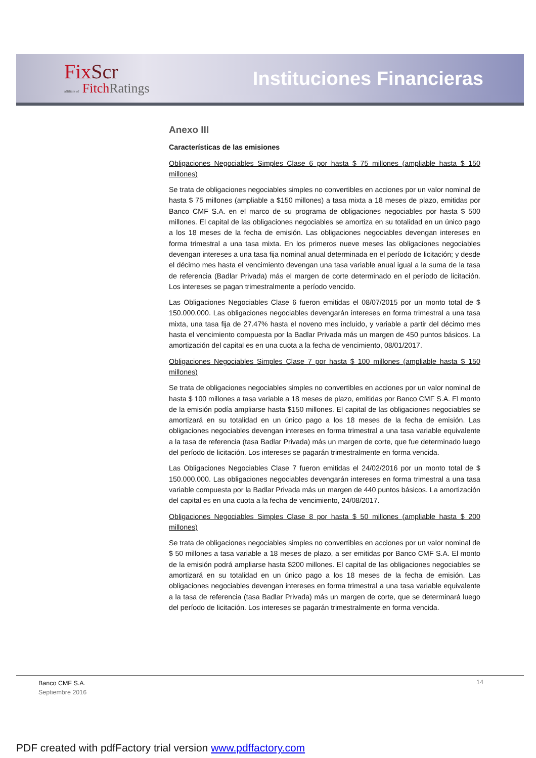FixScr
affiliate of FitchRatings
Instituciones Financieras
Anexo III
Características de las emisiones
Obligaciones Negociables Simples Clase 6 por hasta $ 75 millones (ampliable hasta $ 150 millones)
Se trata de obligaciones negociables simples no convertibles en acciones por un valor nominal de hasta $ 75 millones (ampliable a $150 millones) a tasa mixta a 18 meses de plazo, emitidas por Banco CMF S.A. en el marco de su programa de obligaciones negociables por hasta $ 500 millones. El capital de las obligaciones negociables se amortiza en su totalidad en un único pago a los 18 meses de la fecha de emisión. Las obligaciones negociables devengan intereses en forma trimestral a una tasa mixta. En los primeros nueve meses las obligaciones negociables devengan intereses a una tasa fija nominal anual determinada en el período de licitación; y desde el décimo mes hasta el vencimiento devengan una tasa variable anual igual a la suma de la tasa de referencia (Badlar Privada) más el margen de corte determinado en el período de licitación. Los intereses se pagan trimestralmente a período vencido.
Las Obligaciones Negociables Clase 6 fueron emitidas el 08/07/2015 por un monto total de $ 150.000.000. Las obligaciones negociables devengarán intereses en forma trimestral a una tasa mixta, una tasa fija de 27.47% hasta el noveno mes incluido, y variable a partir del décimo mes hasta el vencimiento compuesta por la Badlar Privada más un margen de 450 puntos básicos. La amortización del capital es en una cuota a la fecha de vencimiento, 08/01/2017.
Obligaciones Negociables Simples Clase 7 por hasta $ 100 millones (ampliable hasta $ 150 millones)
Se trata de obligaciones negociables simples no convertibles en acciones por un valor nominal de hasta $ 100 millones a tasa variable a 18 meses de plazo, emitidas por Banco CMF S.A. El monto de la emisión podía ampliarse hasta $150 millones. El capital de las obligaciones negociables se amortizará en su totalidad en un único pago a los 18 meses de la fecha de emisión. Las obligaciones negociables devengan intereses en forma trimestral a una tasa variable equivalente a la tasa de referencia (tasa Badlar Privada) más un margen de corte, que fue determinado luego del período de licitación. Los intereses se pagarán trimestralmente en forma vencida.
Las Obligaciones Negociables Clase 7 fueron emitidas el 24/02/2016 por un monto total de $ 150.000.000. Las obligaciones negociables devengarán intereses en forma trimestral a una tasa variable compuesta por la Badlar Privada más un margen de 440 puntos básicos. La amortización del capital es en una cuota a la fecha de vencimiento, 24/08/2017.
Obligaciones Negociables Simples Clase 8 por hasta $ 50 millones (ampliable hasta $ 200 millones)
Se trata de obligaciones negociables simples no convertibles en acciones por un valor nominal de $ 50 millones a tasa variable a 18 meses de plazo, a ser emitidas por Banco CMF S.A. El monto de la emisión podrá ampliarse hasta $200 millones. El capital de las obligaciones negociables se amortizará en su totalidad en un único pago a los 18 meses de la fecha de emisión. Las obligaciones negociables devengan intereses en forma trimestral a una tasa variable equivalente a la tasa de referencia (tasa Badlar Privada) más un margen de corte, que se determinará luego del período de licitación. Los intereses se pagarán trimestralmente en forma vencida.
Banco CMF S.A.
Septiembre 2016
14
PDF created with pdfFactory trial version www.pdffactory.com